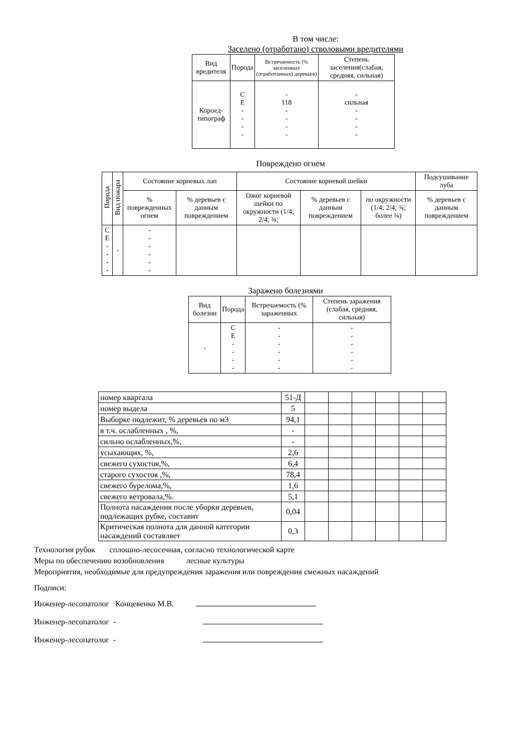В том числе:
Заселено (отработано) стволовыми вредителями
| Вид вредителя | Порода | Встречаемость (% заселенных (отработанных) деревьев) | Степень заселения(слабая, средняя, сильная) |
| --- | --- | --- | --- |
| Короед-типограф | С Е - - - - | - 118 - - - - | - сильная - - - - |
Повреждено огнем
| Порода | Вид пожара | Состояние корневых лап | | Состояние корневой шейки | | | Подсушивание луба |
| --- | --- | --- | --- | --- | --- | --- | --- |
| | | % поврежденных огнем | % деревьев с данным повреждением | Ожог корневой шейки по окружности (1/4; 2/4; ¾; | % деревьев с данным повреждением | по окружности (1/4; 2/4; ¾; более ¾) | % деревьев с данным повреждением |
| С Е - - - - | - | - - - - - - | | | | | |
Заражено болезнями
| Вид болезни | Порода | Встречаемость (% зараженных | Степень заражения (слабая, средняя, сильная) |
| --- | --- | --- | --- |
| - | С Е - - - - | - - - - - - | - - - - - - |
| номер квартала | 51-Д | | | | | | |
| номер выдела | 5 | | | | | | |
| Выборке подлежит, % деревьев по м3 | 94,1 | | | | | | |
| в т.ч. ослабленных , %, | - | | | | | | |
| сильно ослабленных,%, | - | | | | | | |
| усыхающих, %, | 2,6 | | | | | | |
| свежего сухостоя,%, | 6,4 | | | | | | |
| старого сухостоя ,%, | 78,4 | | | | | | |
| свежего бурелома,%, | 1,6 | | | | | | |
| свежего ветровала,%. | 5,1 | | | | | | |
| Полнота насаждения после уборки деревьев, подлежащих рубке, составит | 0,04 | | | | | | |
| Критическая полнота для данной категории насаждений составляет | 0,3 | | | | | | |
Технология рубок сплошно-лесосечная, согласно технологической карте
Меры по обеспечению возобновления лесные культуры
Мероприятия, необходимые для предупреждения заражения или повреждения смежных насаждений
Подписи:
Инженер-лесопатолог Концевенко М.В.
Инженер-лесопатолог -
Инженер-лесопатолог -